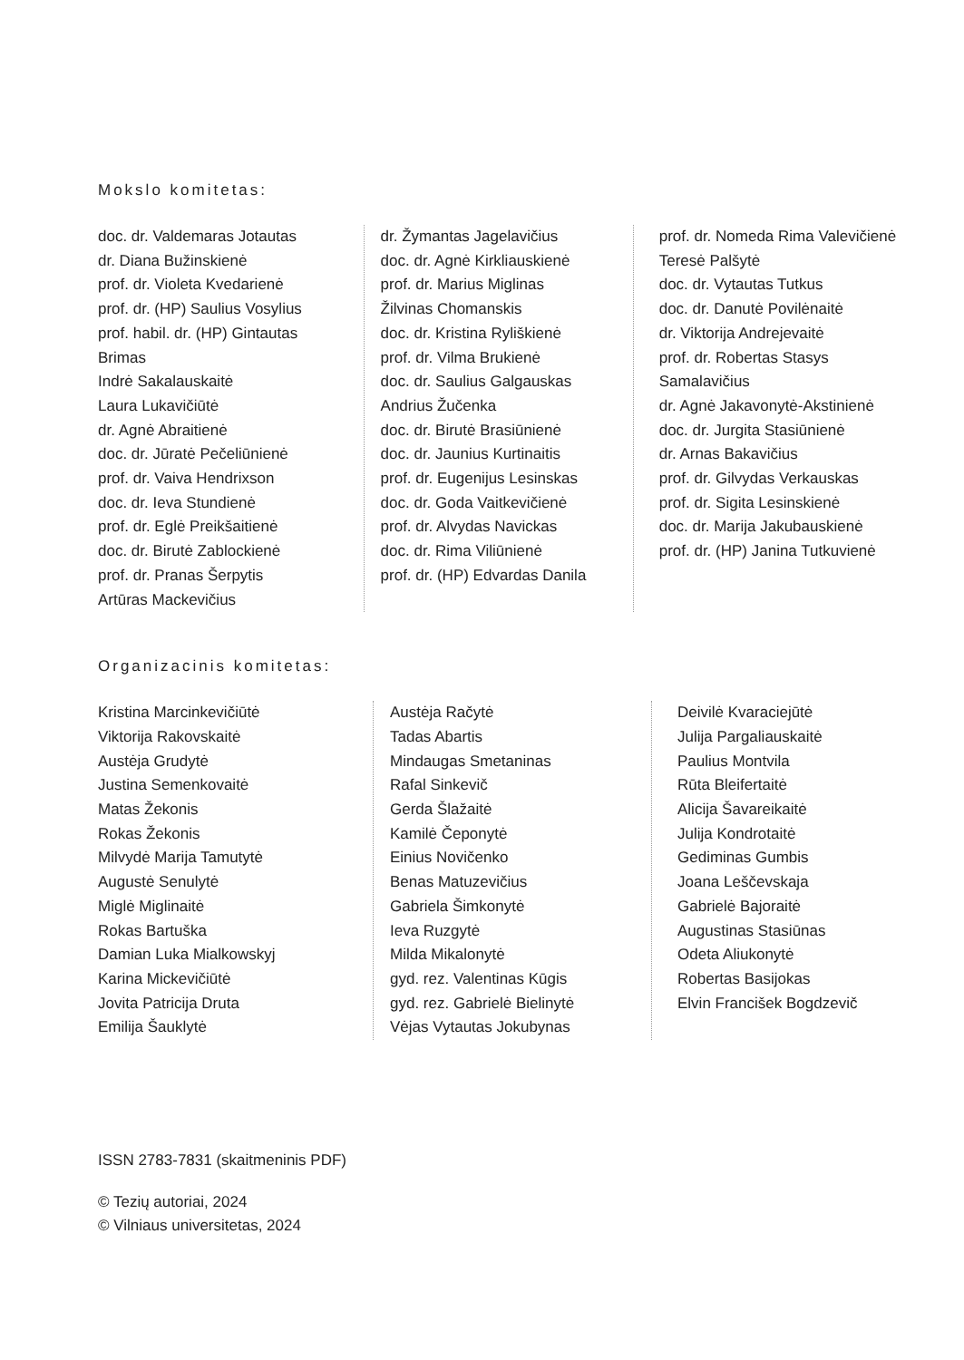Mokslo komitetas:
doc. dr. Valdemaras Jotautas
dr. Diana Bužinskienė
prof. dr. Violeta Kvedarienė
prof. dr. (HP) Saulius Vosylius
prof. habil. dr. (HP) Gintautas Brimas
Indrė Sakalauskaitė
Laura Lukavičiūtė
dr. Agnė Abraitienė
doc. dr. Jūratė Pečeliūnienė
prof. dr. Vaiva Hendrixson
doc. dr. Ieva Stundienė
prof. dr. Eglė Preikšaitienė
doc. dr. Birutė Zablockienė
prof. dr. Pranas Šerpytis
Artūras Mackevičius
dr. Žymantas Jagelavičius
doc. dr. Agnė Kirkliauskienė
prof. dr. Marius Miglinas
Žilvinas Chomanskis
doc. dr. Kristina Ryliškienė
prof. dr. Vilma Brukienė
doc. dr. Saulius Galgauskas
Andrius Žučenka
doc. dr. Birutė Brasiūnienė
doc. dr. Jaunius Kurtinaitis
prof. dr. Eugenijus Lesinskas
doc. dr. Goda Vaitkevičienė
prof. dr. Alvydas Navickas
doc. dr. Rima Viliūnienė
prof. dr. (HP) Edvardas Danila
prof. dr. Nomeda Rima Valevičienė
Teresė Palšytė
doc. dr. Vytautas Tutkus
doc. dr. Danutė Povilėnaitė
dr. Viktorija Andrejevaitė
prof. dr. Robertas Stasys Samalavičius
dr. Agnė Jakavonytė-Akstinienė
doc. dr. Jurgita Stasiūnienė
dr. Arnas Bakavičius
prof. dr. Gilvydas Verkauskas
prof. dr. Sigita Lesinskienė
doc. dr. Marija Jakubauskienė
prof. dr. (HP) Janina Tutkuvienė
Organizacinis komitetas:
Kristina Marcinkevičiūtė
Viktorija Rakovskaitė
Austėja Grudytė
Justina Semenkovaitė
Matas Žekonis
Rokas Žekonis
Milvydė Marija Tamutytė
Augustė Senulytė
Miglė Miglinaitė
Rokas Bartuška
Damian Luka Mialkowskyj
Karina Mickevičiūtė
Jovita Patricija Druta
Emilija Šauklytė
Austėja Račytė
Tadas Abartis
Mindaugas Smetaninas
Rafal Sinkevič
Gerda Šlažaitė
Kamilė Čeponytė
Einius Novičenko
Benas Matuzevičius
Gabriela Šimkonytė
Ieva Ruzgytė
Milda Mikalonytė
gyd. rez. Valentinas Kūgis
gyd. rez. Gabrielė Bielinytė
Vėjas Vytautas Jokubynas
Deivilė Kvaraciejūtė
Julija Pargaliauskaitė
Paulius Montvila
Rūta Bleifertaitė
Alicija Šavareikaitė
Julija Kondrotaitė
Gediminas Gumbis
Joana Leščevskaja
Gabrielė Bajoraitė
Augustinas Stasiūnas
Odeta Aliukonytė
Robertas Basijokas
Elvin Francišek Bogdzevič
ISSN 2783-7831 (skaitmeninis PDF)
© Tezių autoriai, 2024
© Vilniaus universitetas, 2024